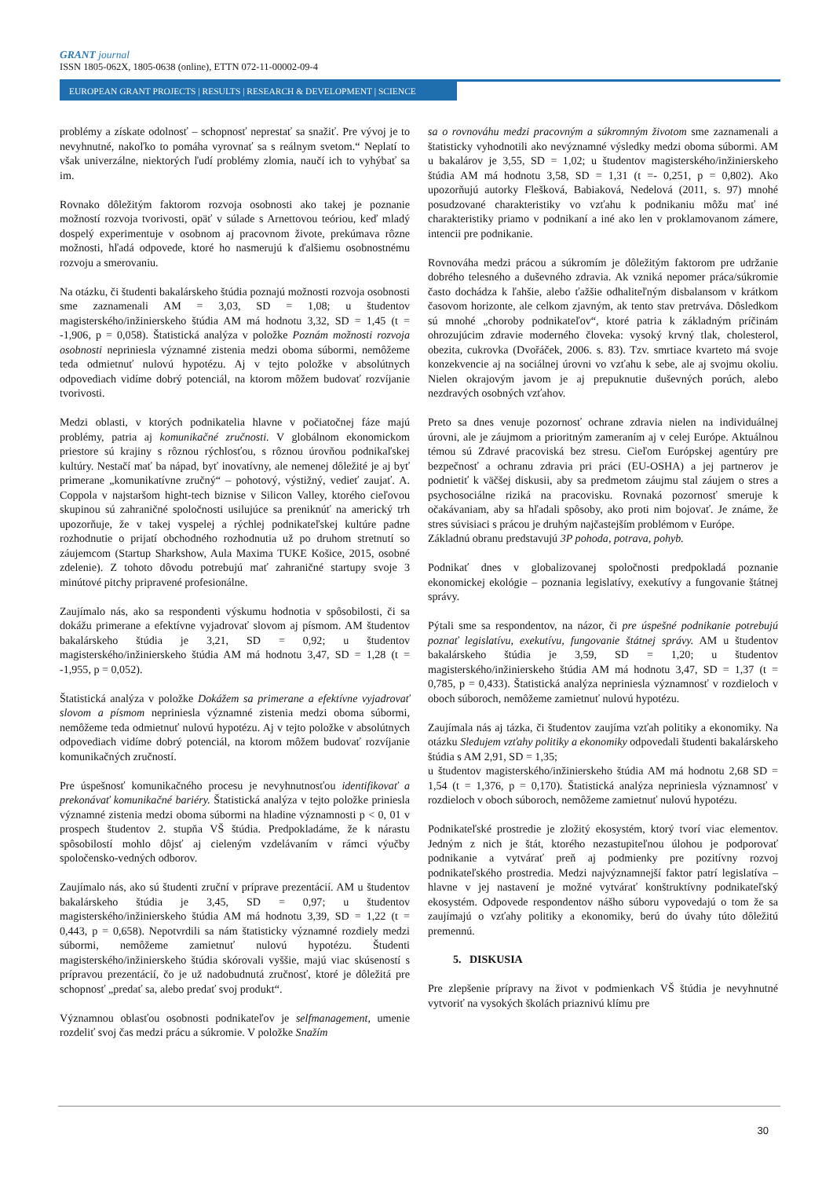GRANT journal
ISSN 1805-062X, 1805-0638 (online), ETTN 072-11-00002-09-4
EUROPEAN GRANT PROJECTS | RESULTS | RESEARCH & DEVELOPMENT | SCIENCE
problémy a získate odolnosť – schopnosť neprestať sa snažiť. Pre vývoj je to nevyhnutné, nakoľko to pomáha vyrovnať sa s reálnym svetom.“ Neplatí to však univerzálne, niektorých ľudí problémy zlomia, naučí ich to vyhýbať sa im.
Rovnako dôležitým faktorom rozvoja osobnosti ako takej je poznanie možností rozvoja tvorivosti, opäť v súlade s Arnettovou teóriou, keď mladý dospelý experimentuje v osobnom aj pracovnom živote, prekúmava rôzne možnosti, hľadá odpovede, ktoré ho nasmerujú k ďalšiemu osobnostnému rozvoju a smerovaniu.
Na otázku, či študenti bakalárskeho štúdia poznajú možnosti rozvoja osobnosti sme zaznamenali AM = 3,03, SD = 1,08; u študentov magisterského/inžinierskeho štúdia AM má hodnotu 3,32, SD = 1,45 (t = -1,906, p = 0,058). Štatistická analýza v položke Poznám možnosti rozvoja osobnosti nepriniesla významné zistenia medzi oboma súbormi, nemôžeme teda odmietnuť nulovú hypotézu. Aj v tejto položke v absolútnych odpovediach vidíme dobrý potenciál, na ktorom môžem budovať rozvíjanie tvorivosti.
Medzi oblasti, v ktorých podnikatelia hlavne v počiatočnej fáze majú problémy, patria aj komunikačné zručnosti. V globálnom ekonomickom priestore sú krajiny s rôznou rýchlosťou, s rôznou úrovňou podnikaľskej kultúry. Nestačí mať ba nápad, byť inovatívny, ale nemenej dôležité je aj byť primerane „komunikatívne zručný“ – pohotový, výstižný, vedieť zaujať. A. Coppola v najstaršom hight-tech biznise v Silicon Valley, ktorého cieľovou skupinou sú zahraničné spoločnosti usilujúce sa preniknúť na americký trh upozorňuje, že v takej vyspelej a rýchlej podnikateľskej kultúre padne rozhodnutie o prijatí obchodného rozhodnutia už po druhom stretnutí so záujemcom (Startup Sharkshow, Aula Maxima TUKE Košice, 2015, osobné zdelenie). Z tohoto dôvodu potrebujú mať zahraničné startupy svoje 3 minútové pitchy pripravené profesionálne.
Zaujímalo nás, ako sa respondenti výskumu hodnotia v spôsobilosti, či sa dokážu primerane a efektívne vyjadrovať slovom aj písmom. AM študentov bakalárskeho štúdia je 3,21, SD = 0,92; u študentov magisterského/inžinierskeho štúdia AM má hodnotu 3,47, SD = 1,28 (t = -1,955, p = 0,052).
Štatistická analýza v položke Dokážem sa primerane a efektívne vyjadrovať slovom a písmom nepriniesla významné zistenia medzi oboma súbormi, nemôžeme teda odmietnuť nulovú hypotézu. Aj v tejto položke v absolútnych odpovediach vidíme dobrý potenciál, na ktorom môžem budovať rozvíjanie komunikačných zručností.
Pre úspešnosť komunikačného procesu je nevyhnutnosťou identifikovať a prekonávať komunikačné bariéry. Štatistická analýza v tejto položke priniesla významné zistenia medzi oboma súbormi na hladine významnosti p < 0, 01 v prospech študentov 2. stupňa VŠ štúdia. Predpokladáme, že k nárastu spôsobilostí mohlo dôjsť aj cieleným vzdelávaním v rámci výučby spoločensko-vedných odborov.
Zaujímalo nás, ako sú študenti zruční v príprave prezentácií. AM u študentov bakalárskeho štúdia je 3,45, SD = 0,97; u študentov magisterského/inžinierskeho štúdia AM má hodnotu 3,39, SD = 1,22 (t = 0,443, p = 0,658). Nepotvrdili sa nám štatisticky významné rozdiely medzi súbormi, nemôžeme zamietnuť nulovú hypotézu. Študenti magisterského/inžinierskeho štúdia skórovali vyššie, majú viac skúseností s prípravou prezentácií, čo je už nadobudnutá zručnosť, ktoré je dôležitá pre schopnosť „predať sa, alebo predať svoj produkt“.
Významnou oblasťou osobnosti podnikateľov je selfmanagement, umenie rozdeliť svoj čas medzi prácu a súkromie. V položke Snažím
sa o rovnováhu medzi pracovným a súkromným životom sme zaznamenali a štatisticky vyhodnotili ako nevýznamné výsledky medzi oboma súbormi. AM u bakalárov je 3,55, SD = 1,02; u študentov magisterského/inžinierskeho štúdia AM má hodnotu 3,58, SD = 1,31 (t =- 0,251, p = 0,802). Ako upozorňujú autorky Flešková, Babiaková, Nedelová (2011, s. 97) mnohé posudzované charakteristiky vo vzťahu k podnikaniu môžu mať iné charakteristiky priamo v podnikaní a iné ako len v proklamovanom zámere, intencii pre podnikanie.
Rovnováha medzi prácou a súkromím je dôležitým faktorom pre udržanie dobrého telesného a duševného zdravia. Ak vzniká nepomer práca/súkromie často dochádza k ľahšie, alebo ťažšie odhaliteľným disbalansom v krátkom časovom horizonte, ale celkom zjavným, ak tento stav pretrváva. Dôsledkom sú mnohé „choroby podnikateľov“, ktoré patria k základným príčinám ohrozujúcim zdravie moderného človeka: vysoký krvný tlak, cholesterol, obezita, cukrovka (Dvořáček, 2006. s. 83). Tzv. smrtiace kvarteto má svoje konzekvencie aj na sociálnej úrovni vo vzťahu k sebe, ale aj svojmu okoliu. Nielen okrajovým javom je aj prepuknutie duševných porúch, alebo nezdravých osobných vzťahov.
Preto sa dnes venuje pozornosť ochrane zdravia nielen na individuálnej úrovni, ale je záujmom a prioritným zameraním aj v celej Európe. Aktuálnou témou sú Zdravé pracoviská bez stresu. Cieľom Európskej agentúry pre bezpečnosť a ochranu zdravia pri práci (EU-OSHA) a jej partnerov je podnietiť k väčšej diskusii, aby sa predmetom záujmu stal záujem o stres a psychosociálne riziká na pracovisku. Rovnaká pozornosť smeruje k očakávaniam, aby sa hľadali spôsoby, ako proti nim bojovať. Je známe, že stres súvisiaci s prácou je druhým najčastejším problémom v Európe.
Základnú obranu predstavujú 3P pohoda, potrava, pohyb.
Podnikať dnes v globalizovanej spoločnosti predpokladá poznanie ekonomickej ekológie – poznania legislatívy, exekutívy a fungovanie štátnej správy.
Pýtali sme sa respondentov, na názor, či pre úspešné podnikanie potrebujú poznať legislatívu, exekutívu, fungovanie štátnej správy. AM u študentov bakalárskeho štúdia je 3,59, SD = 1,20; u študentov magisterského/inžinierskeho štúdia AM má hodnotu 3,47, SD = 1,37 (t = 0,785, p = 0,433). Štatistická analýza nepriniesla významnosť v rozdieloch v oboch súboroch, nemôžeme zamietnuť nulovú hypotézu.
Zaujímala nás aj tázka, či študentov zaujíma vzťah politiky a ekonomiky. Na otázku Sledujem vzťahy politiky a ekonomiky odpovedali študenti bakalárskeho štúdia s AM 2,91, SD = 1,35;
u študentov magisterského/inžinierskeho štúdia AM má hodnotu 2,68 SD = 1,54 (t = 1,376, p = 0,170). Štatistická analýza nepriniesla významnosť v rozdieloch v oboch súboroch, nemôžeme zamietnuť nulovú hypotézu.
Podnikateľské prostredie je zložitý ekosystém, ktorý tvorí viac elementov. Jedným z nich je štát, ktorého nezastupiteľnou úlohou je podporovať podnikanie a vytvárať preň aj podmienky pre pozitívny rozvoj podnikateľského prostredia. Medzi najvýznamnejší faktor patrí legislatíva – hlavne v jej nastavení je možné vytvárať konštruktívny podnikateľský ekosystém. Odpovede respondentov nášho súboru vypovedajú o tom že sa zaujímajú o vzťahy politiky a ekonomiky, berú do úvahy túto dôležitú premennú.
5. DISKUSIA
Pre zlepšenie prípravy na život v podmienkach VŠ štúdia je nevyhnutné vytvoriť na vysokých školách priaznivú klímu pre
30